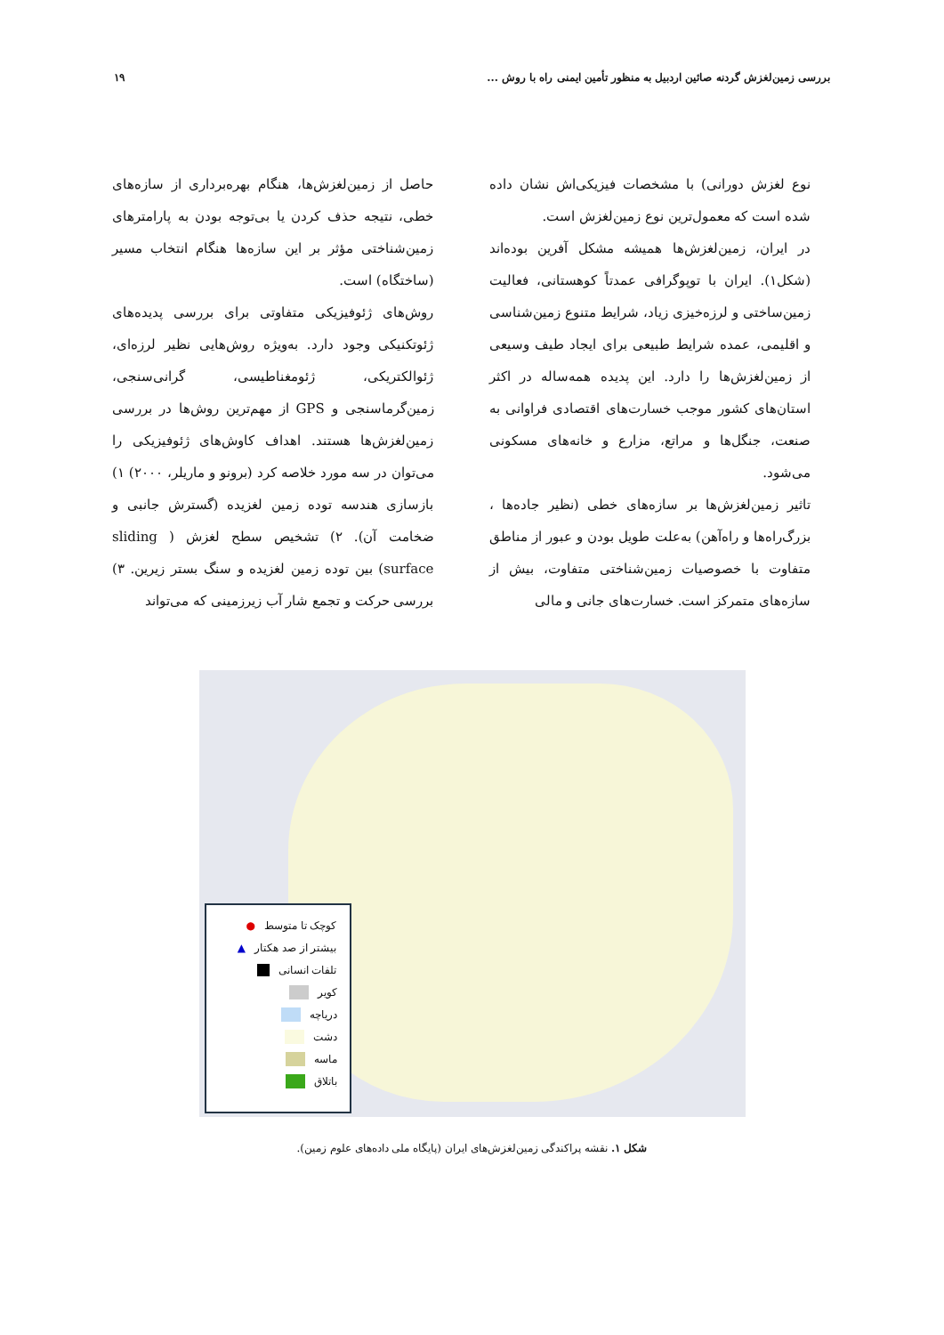بررسی زمین‌لغزش گردنه صائین اردبیل به منظور تأمین ایمنی راه با روش ... ۱۹
نوع لغزش دورانی) با مشخصات فیزیکی‌اش نشان داده شده است که معمول‌ترین نوع زمین‌لغزش است.
در ایران، زمین‌لغزش‌ها همیشه مشکل آفرین بوده‌اند (شکل۱). ایران با توپوگرافی عمدتاً کوهستانی، فعالیت زمین‌ساختی و لرزه‌خیزی زیاد، شرایط متنوع زمین‌شناسی و اقلیمی، عمده شرایط طبیعی برای ایجاد طیف وسیعی از زمین‌لغزش‌ها را دارد. این پدیده همه‌ساله در اکثر استان‌های کشور موجب خسارت‌های اقتصادی فراوانی به صنعت، جنگل‌ها و مراتع، مزارع و خانه‌های مسکونی می‌شود.
تاثیر زمین‌لغزش‌ها بر سازه‌های خطی (نظیر جاده‌ها ، بزرگ‌راه‌ها و راه‌آهن) به‌علت طویل بودن و عبور از مناطق متفاوت با خصوصیات زمین‌شناختی متفاوت، بیش از سازه‌های متمرکز است. خسارت‌های جانی و مالی
حاصل از زمین‌لغزش‌ها، هنگام بهره‌برداری از سازه‌های خطی، نتیجه حذف کردن یا بی‌توجه بودن به پارامترهای زمین‌شناختی مؤثر بر این سازه‌ها هنگام انتخاب مسیر (ساختگاه) است.
روش‌های ژئوفیزیکی متفاوتی برای بررسی پدیده‌های ژئوتکنیکی وجود دارد. بەویژه روش‌هایی نظیر لرزه‌ای، ژئوالکتریکی، ژئومغناطیسی، گرانی‌سنجی، زمین‌گرماسنجی و GPS از مهم‌ترین روش‌ها در بررسی زمین‌لغزش‌ها هستند. اهداف کاوش‌های ژئوفیزیکی را می‌توان در سه مورد خلاصه کرد (برونو و ماریلر، ۲۰۰۰) ۱) بازسازی هندسه توده زمین لغزیده (گسترش جانبی و ضخامت آن). ۲) تشخیص سطح لغزش ( sliding surface) بین توده زمین لغزیده و سنگ بستر زیرین. ۳) بررسی حرکت و تجمع شار آب زیرزمینی که می‌تواند
● کوچک تا متوسط
▲ بیشتر از صد هکتار
تلفات انسانی
کویر
دریاچه
دشت
ماسه
باتلاق
شکل ۱. نقشه پراکندگی زمین‌لغزش‌های ایران (پایگاه ملی داده‌های علوم زمین).